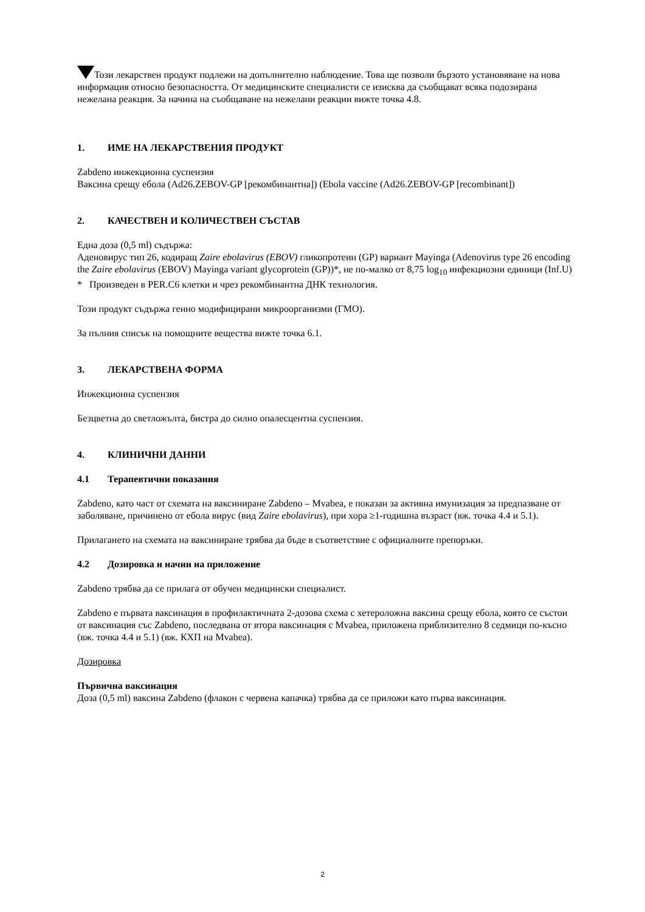Този лекарствен продукт подлежи на допълнително наблюдение. Това ще позволи бързото установяване на нова информация относно безопасността. От медицинските специалисти се изисква да съобщават всяка подозирана нежелана реакция. За начина на съобщаване на нежелани реакции вижте точка 4.8.
1. ИМЕ НА ЛЕКАРСТВЕНИЯ ПРОДУКТ
Zabdeno инжекционна суспензия
Ваксина срещу ебола (Ad26.ZEBOV-GP [рекомбинантна]) (Ebola vaccine (Ad26.ZEBOV-GP [recombinant])
2. КАЧЕСТВЕН И КОЛИЧЕСТВЕН СЪСТАВ
Една доза (0,5 ml) съдържа:
Аденовирус тип 26, кодиращ Zaire ebolavirus (EBOV) гликопротеин (GP) вариант Mayinga (Adenovirus type 26 encoding the Zaire ebolavirus (EBOV) Mayinga variant glycoprotein (GP))*, не по-малко от 8,75 log<sub>10</sub> инфекциозни единици (Inf.U)
* Произведен в PER.C6 клетки и чрез рекомбинантна ДНК технология.
Този продукт съдържа генно модифицирани микроорганизми (ГМО).
За пълния списък на помощните вещества вижте точка 6.1.
3. ЛЕКАРСТВЕНА ФОРМА
Инжекционна суспензия
Безцветна до светложълта, бистра до силно опалесцентна суспензия.
4. КЛИНИЧНИ ДАННИ
4.1 Терапевтични показания
Zabdeno, като част от схемата на ваксиниране Zabdeno – Mvabea, е показан за активна имунизация за предпазване от заболяване, причинено от ебола вирус (вид Zaire ebolavirus), при хора ≥1-годишна възраст (вж. точка 4.4 и 5.1).
Прилагането на схемата на ваксиниране трябва да бъде в съответствие с официалните препоръки.
4.2 Дозировка и начин на приложение
Zabdeno трябва да се прилага от обучен медицински специалист.
Zabdeno е първата ваксинация в профилактичната 2-дозова схема с хетероложна ваксина срещу ебола, която се състои от ваксинация със Zabdeno, последвана от втора ваксинация с Mvabea, приложена приблизително 8 седмици по-късно (вж. точка 4.4 и 5.1) (вж. КХП на Mvabea).
Дозировка
Първична ваксинация
Доза (0,5 ml) ваксина Zabdeno (флакон с червена капачка) трябва да се приложи като първа ваксинация.
2